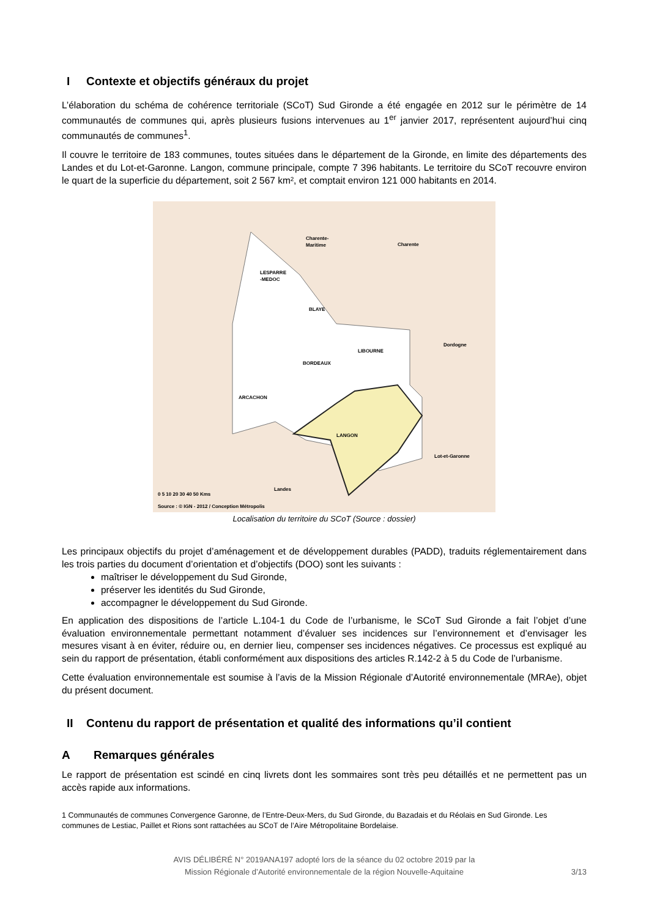I Contexte et objectifs généraux du projet
L’élaboration du schéma de cohérence territoriale (SCoT) Sud Gironde a été engagée en 2012 sur le périmètre de 14 communautés de communes qui, après plusieurs fusions intervenues au 1<sup>er</sup> janvier 2017, représentent aujourd’hui cinq communautés de communes<sup>1</sup>.
Il couvre le territoire de 183 communes, toutes situées dans le département de la Gironde, en limite des départements des Landes et du Lot-et-Garonne. Langon, commune principale, compte 7 396 habitants. Le territoire du SCoT recouvre environ le quart de la superficie du département, soit 2 567 km², et comptait environ 121 000 habitants en 2014.
Charente-
Maritime
Charente
LESPARRE
-MEDOC
BLAYE
Dordogne
LIBOURNE
BORDEAUX
ARCACHON
LANGON
Lot-et-Garonne
Landes
0 5 10 20 30 40 50 Kms
Source : © IGN - 2012 / Conception Métropolis
Localisation du territoire du SCoT (Source : dossier)
Les principaux objectifs du projet d’aménagement et de développement durables (PADD), traduits réglementairement dans les trois parties du document d’orientation et d’objectifs (DOO) sont les suivants :
maîtriser le développement du Sud Gironde,
préserver les identités du Sud Gironde,
accompagner le développement du Sud Gironde.
En application des dispositions de l’article L.104-1 du Code de l’urbanisme, le SCoT Sud Gironde a fait l’objet d’une évaluation environnementale permettant notamment d’évaluer ses incidences sur l’environnement et d’envisager les mesures visant à en éviter, réduire ou, en dernier lieu, compenser ses incidences négatives. Ce processus est expliqué au sein du rapport de présentation, établi conformément aux dispositions des articles R.142-2 à 5 du Code de l’urbanisme.
Cette évaluation environnementale est soumise à l’avis de la Mission Régionale d’Autorité environnementale (MRAe), objet du présent document.
II Contenu du rapport de présentation et qualité des informations qu’il contient
A Remarques générales
Le rapport de présentation est scindé en cinq livrets dont les sommaires sont très peu détaillés et ne permettent pas un accès rapide aux informations.
1 Communautés de communes Convergence Garonne, de l’Entre-Deux-Mers, du Sud Gironde, du Bazadais et du Réolais en Sud Gironde. Les communes de Lestiac, Paillet et Rions sont rattachées au SCoT de l’Aire Métropolitaine Bordelaise.
AVIS DÉLIBÉRÉ N° 2019ANA197 adopté lors de la séance du 02 octobre 2019 par la
Mission Régionale d’Autorité environnementale de la région Nouvelle-Aquitaine
3/13